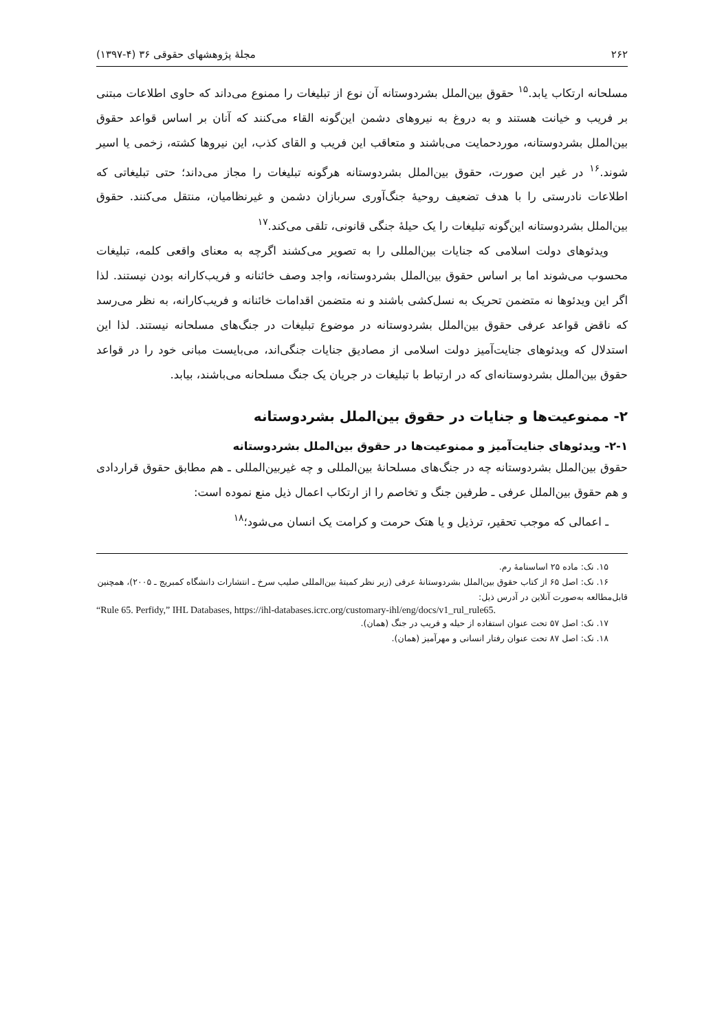۲۶۲ مجلهٔ پژوهشهای حقوقی ۳۶ (۴-۱۳۹۷)
مسلحانه ارتکاب یابد.<sup>۱۵</sup> حقوق بین‌الملل بشردوستانه آن نوع از تبلیغات را ممنوع می‌داند که حاوی اطلاعات مبتنی بر فریب و خیانت هستند و به دروغ به نیروهای دشمن این‌گونه القاء می‌کنند که آنان بر اساس قواعد حقوق بین‌الملل بشردوستانه، موردحمایت می‌باشند و متعاقب این فریب و القای کذب، این نیروها کشته، زخمی یا اسیر شوند.<sup>۱۶</sup> در غیر این صورت، حقوق بین‌الملل بشردوستانه هرگونه تبلیغات را مجاز می‌داند؛ حتی تبلیغاتی که اطلاعات نادرستی را با هدف تضعیف روحیهٔ جنگ‌آوری سربازان دشمن و غیرنظامیان، منتقل می‌کنند. حقوق بین‌الملل بشردوستانه این‌گونه تبلیغات را یک حیلهٔ جنگی قانونی، تلقی می‌کند.<sup>۱۷</sup>
ویدئوهای دولت اسلامی که جنایات بین‌المللی را به تصویر می‌کشند اگرچه به معنای واقعی کلمه، تبلیغات محسوب می‌شوند اما بر اساس حقوق بین‌الملل بشردوستانه، واجد وصف خائنانه و فریب‌کارانه بودن نیستند. لذا اگر این ویدئوها نه متضمن تحریک به نسل‌کشی باشند و نه متضمن اقدامات خائنانه و فریب‌کارانه، به نظر می‌رسد که ناقض قواعد عرفی حقوق بین‌الملل بشردوستانه در موضوع تبلیغات در جنگ‌های مسلحانه نیستند. لذا این استدلال که ویدئوهای جنایت‌آمیز دولت اسلامی از مصادیق جنایات جنگی‌اند، می‌بایست مبانی خود را در قواعد حقوق بین‌الملل بشردوستانه‌ای که در ارتباط با تبلیغات در جریان یک جنگ مسلحانه می‌باشند، بیابد.
۲- ممنوعیت‌ها و جنایات در حقوق بین‌الملل بشردوستانه
۲-۱- ویدئوهای جنایت‌آمیز و ممنوعیت‌ها در حقوق بین‌الملل بشردوستانه
حقوق بین‌الملل بشردوستانه چه در جنگ‌های مسلحانهٔ بین‌المللی و چه غیربین‌المللی ـ هم مطابق حقوق قراردادی و هم حقوق بین‌الملل عرفی ـ طرفین جنگ و تخاصم را از ارتکاب اعمال ذیل منع نموده است:
ـ اعمالی که موجب تحقیر، ترذیل و یا هتک حرمت و کرامت یک انسان می‌شود؛<sup>۱۸</sup>
۱۵. نک: ماده ۲۵ اساسنامهٔ رم.
۱۶. نک: اصل ۶۵ از کتاب حقوق بین‌الملل بشردوستانهٔ عرفی (زیر نظر کمیتهٔ بین‌المللی صلیب سرخ ـ انتشارات دانشگاه کمبریج ـ ۲۰۰۵)، همچنین قابل‌مطالعه به‌صورت آنلاین در آدرس ذیل:
“Rule 65. Perfidy,” IHL Databases, https://ihl-databases.icrc.org/customary-ihl/eng/docs/v1_rul_rule65.
۱۷. نک: اصل ۵۷ تحت عنوان استفاده از حیله و فریب در جنگ (همان).
۱۸. نک: اصل ۸۷ تحت عنوان رفتار انسانی و مهرآمیز (همان).